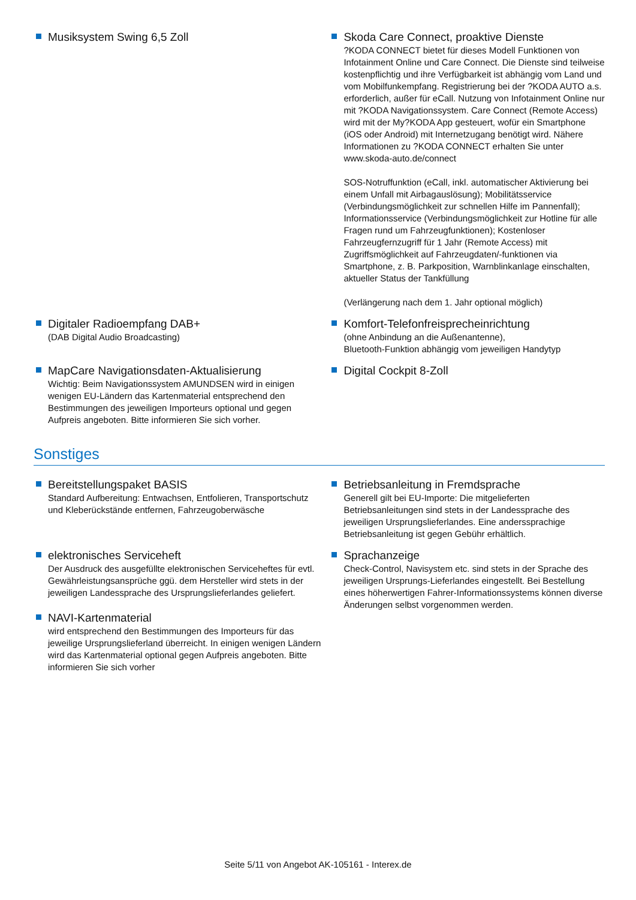Musiksystem Swing 6,5 Zoll Skoda Care Connect, proaktive Dienste
?KODA CONNECT bietet für dieses Modell Funktionen von Infotainment Online und Care Connect. Die Dienste sind teilweise kostenpflichtig und ihre Verfügbarkeit ist abhängig vom Land und vom Mobilfunkempfang. Registrierung bei der ?KODA AUTO a.s. erforderlich, außer für eCall. Nutzung von Infotainment Online nur mit ?KODA Navigationssystem. Care Connect (Remote Access) wird mit der My?KODA App gesteuert, wofür ein Smartphone (iOS oder Android) mit Internetzugang benötigt wird. Nähere Informationen zu ?KODA CONNECT erhalten Sie unter www.skoda-auto.de/connect
SOS-Notruffunktion (eCall, inkl. automatischer Aktivierung bei einem Unfall mit Airbagauslösung); Mobilitätsservice (Verbindungsmöglichkeit zur schnellen Hilfe im Pannenfall); Informationsservice (Verbindungsmöglichkeit zur Hotline für alle Fragen rund um Fahrzeugfunktionen); Kostenloser Fahrzeugfernzugriff für 1 Jahr (Remote Access) mit Zugriffsmöglichkeit auf Fahrzeugdaten/-funktionen via Smartphone, z. B. Parkposition, Warnblinkanlage einschalten, aktueller Status der Tankfüllung
(Verlängerung nach dem 1. Jahr optional möglich)
Digitaler Radioempfang DAB+
(DAB Digital Audio Broadcasting)
Komfort-Telefonfreisprecheinrichtung
(ohne Anbindung an die Außenantenne),
Bluetooth-Funktion abhängig vom jeweiligen Handytyp
MapCare Navigationsdaten-Aktualisierung
Wichtig: Beim Navigationssystem AMUNDSEN wird in einigen wenigen EU-Ländern das Kartenmaterial entsprechend den Bestimmungen des jeweiligen Importeurs optional und gegen Aufpreis angeboten. Bitte informieren Sie sich vorher.
Digital Cockpit 8-Zoll
Sonstiges
Bereitstellungspaket BASIS
Standard Aufbereitung: Entwachsen, Entfolieren, Transportschutz und Kleberückstände entfernen, Fahrzeugoberwäsche
Betriebsanleitung in Fremdsprache
Generell gilt bei EU-Importe: Die mitgelieferten Betriebsanleitungen sind stets in der Landessprache des jeweiligen Ursprungslieferlandes. Eine anderssprachige Betriebsanleitung ist gegen Gebühr erhältlich.
elektronisches Serviceheft
Der Ausdruck des ausgefüllte elektronischen Serviceheftes für evtl. Gewährleistungsansprüche ggü. dem Hersteller wird stets in der jeweiligen Landessprache des Ursprungslieferlandes geliefert.
NAVI-Kartenmaterial
wird entsprechend den Bestimmungen des Importeurs für das jeweilige Ursprungslieferland überreicht. In einigen wenigen Ländern wird das Kartenmaterial optional gegen Aufpreis angeboten. Bitte informieren Sie sich vorher
Sprachanzeige
Check-Control, Navisystem etc. sind stets in der Sprache des jeweiligen Ursprungs-Lieferlandes eingestellt. Bei Bestellung eines höherwertigen Fahrer-Informationssystems können diverse Änderungen selbst vorgenommen werden.
Seite 5/11 von Angebot AK-105161 - Interex.de